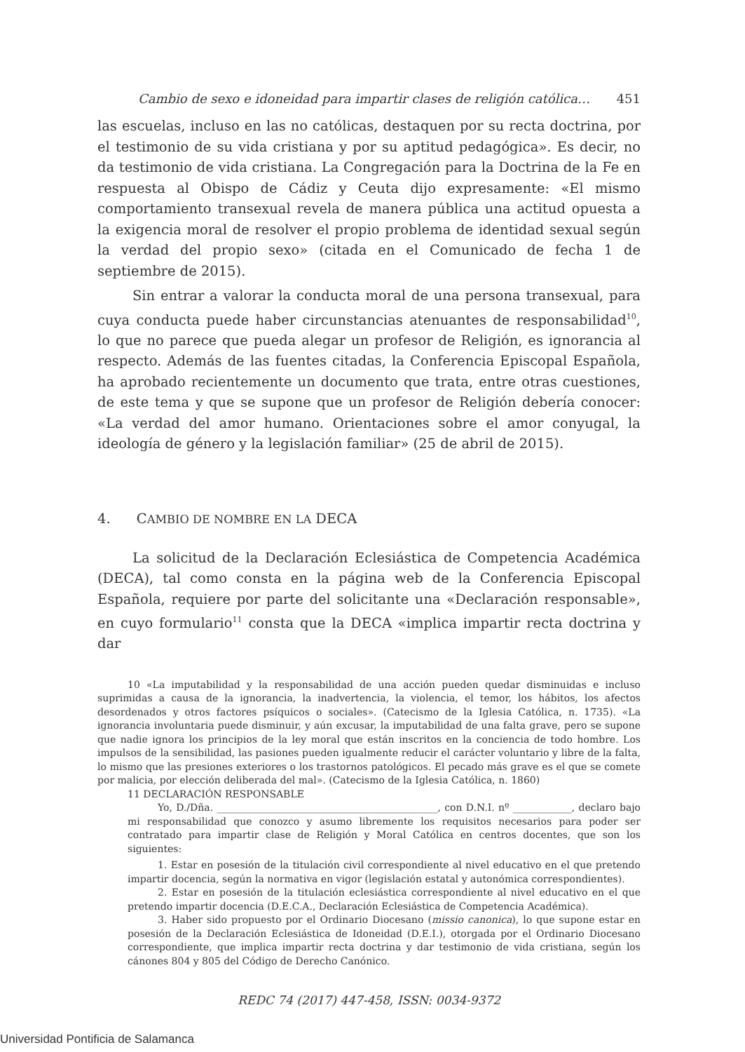Cambio de sexo e idoneidad para impartir clases de religión católica… 451
las escuelas, incluso en las no católicas, destaquen por su recta doctrina, por el testimonio de su vida cristiana y por su aptitud pedagógica». Es decir, no da testimonio de vida cristiana. La Congregación para la Doctrina de la Fe en respuesta al Obispo de Cádiz y Ceuta dijo expresamente: «El mismo comportamiento transexual revela de manera pública una actitud opuesta a la exigencia moral de resolver el propio problema de identidad sexual según la verdad del propio sexo» (citada en el Comunicado de fecha 1 de septiembre de 2015).
Sin entrar a valorar la conducta moral de una persona transexual, para cuya conducta puede haber circunstancias atenuantes de responsabilidad<sup>10</sup>, lo que no parece que pueda alegar un profesor de Religión, es ignorancia al respecto. Además de las fuentes citadas, la Conferencia Episcopal Española, ha aprobado recientemente un documento que trata, entre otras cuestiones, de este tema y que se supone que un profesor de Religión debería conocer: «La verdad del amor humano. Orientaciones sobre el amor conyugal, la ideología de género y la legislación familiar» (25 de abril de 2015).
4. CAMBIO DE NOMBRE EN LA DECA
La solicitud de la Declaración Eclesiástica de Competencia Académica (DECA), tal como consta en la página web de la Conferencia Episcopal Española, requiere por parte del solicitante una «Declaración responsable», en cuyo formulario<sup>11</sup> consta que la DECA «implica impartir recta doctrina y dar
10 «La imputabilidad y la responsabilidad de una acción pueden quedar disminuidas e incluso suprimidas a causa de la ignorancia, la inadvertencia, la violencia, el temor, los hábitos, los afectos desordenados y otros factores psíquicos o sociales». (Catecismo de la Iglesia Católica, n. 1735). «La ignorancia involuntaria puede disminuir, y aún excusar, la imputabilidad de una falta grave, pero se supone que nadie ignora los principios de la ley moral que están inscritos en la conciencia de todo hombre. Los impulsos de la sensibilidad, las pasiones pueden igualmente reducir el carácter voluntario y libre de la falta, lo mismo que las presiones exteriores o los trastornos patológicos. El pecado más grave es el que se comete por malicia, por elección deliberada del mal». (Catecismo de la Iglesia Católica, n. 1860)
11 DECLARACIÓN RESPONSABLE
Yo, D./Dña. _____________________________________________, con D.N.I. nº ____________, declaro bajo mi responsabilidad que conozco y asumo libremente los requisitos necesarios para poder ser contratado para impartir clase de Religión y Moral Católica en centros docentes, que son los siguientes:
1. Estar en posesión de la titulación civil correspondiente al nivel educativo en el que pretendo impartir docencia, según la normativa en vigor (legislación estatal y autonómica correspondientes).
2. Estar en posesión de la titulación eclesiástica correspondiente al nivel educativo en el que pretendo impartir docencia (D.E.C.A., Declaración Eclesiástica de Competencia Académica).
3. Haber sido propuesto por el Ordinario Diocesano (missio canonica), lo que supone estar en posesión de la Declaración Eclesiástica de Idoneidad (D.E.I.), otorgada por el Ordinario Diocesano correspondiente, que implica impartir recta doctrina y dar testimonio de vida cristiana, según los cánones 804 y 805 del Código de Derecho Canónico.
REDC 74 (2017) 447-458, ISSN: 0034-9372
Universidad Pontificia de Salamanca